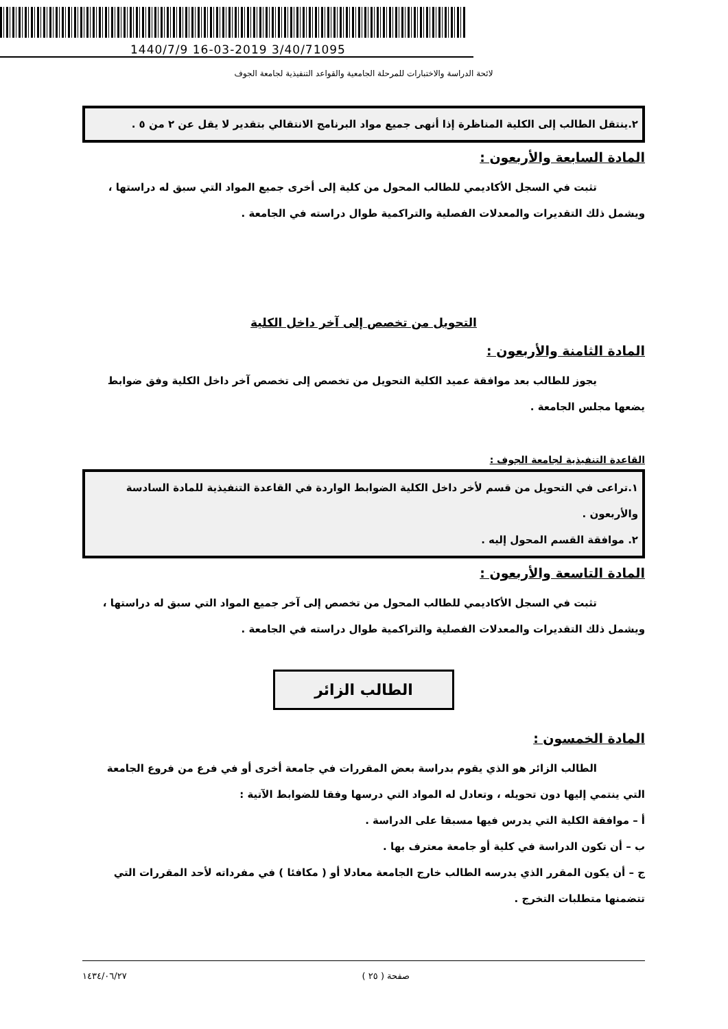1440/7/9 16-03-2019 3/40/71095
لائحة الدراسة والاختبارات للمرحلة الجامعية والقواعد التنفيذية لجامعة الجوف
٢.ينتقل الطالب إلى الكلية المناظرة إذا أنهى جميع مواد البرنامج الانتقالي بتقدير لا يقل عن ٢ من ٥ .
المادة السابعة والأربعون :
تثبت في السجل الأكاديمي للطالب المحول من كلية إلى أخرى جميع المواد التي سبق له دراستها ، ويشمل ذلك التقديرات والمعدلات الفصلية والتراكمية طوال دراسته في الجامعة .
التحويل من تخصص إلى آخر داخل الكلية
المادة الثامنة والأربعون :
يجوز للطالب بعد موافقة عميد الكلية التحويل من تخصص إلى تخصص آخر داخل الكلية وفق ضوابط يضعها مجلس الجامعة .
القاعدة التنفيذية لجامعة الجوف :
١.تراعى في التحويل من قسم لأخر داخل الكلية الضوابط الواردة في القاعدة التنفيذية للمادة السادسة والأربعون .
٢. موافقة القسم المحول إليه .
المادة التاسعة والأربعون :
تثبت في السجل الأكاديمي للطالب المحول من تخصص إلى آخر جميع المواد التي سبق له دراستها ، ويشمل ذلك التقديرات والمعدلات الفصلية والتراكمية طوال دراسته في الجامعة .
الطالب الزائر
المادة الخمسون :
الطالب الزائر هو الذي يقوم بدراسة بعض المقررات في جامعة أخرى أو في فرع من فروع الجامعة التي ينتمي إليها دون تحويله ، وتعادل له المواد التي درسها وفقا للضوابط الآتية :
أ – موافقة الكلية التي يدرس فيها مسبقا على الدراسة .
ب – أن تكون الدراسة في كلية أو جامعة معترف بها .
ج – أن يكون المقرر الذي يدرسه الطالب خارج الجامعة معادلا أو ( مكافئا ) في مفرداته لأحد المقررات التي تتضمنها متطلبات التخرج .
١٤٣٤/٠٦/٢٧ صفحة ( ٢٥ )